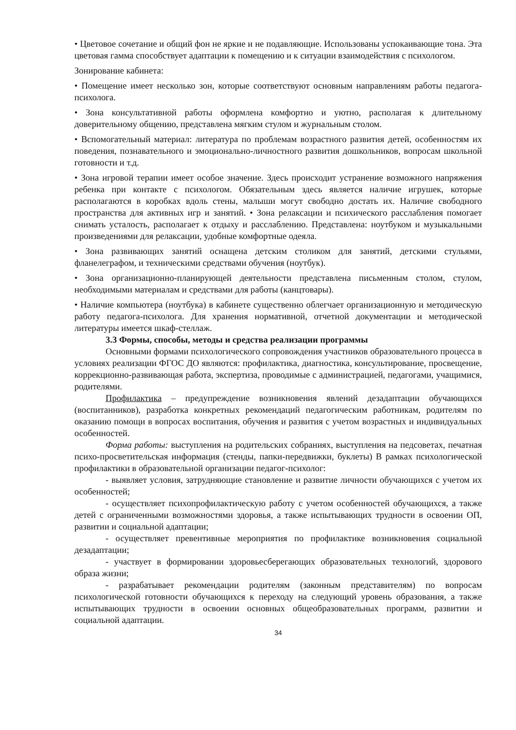• Цветовое сочетание и общий фон не яркие и не подавляющие. Использованы успокаивающие тона. Эта цветовая гамма способствует адаптации к помещению и к ситуации взаимодействия с психологом.
Зонирование кабинета:
• Помещение имеет несколько зон, которые соответствуют основным направлениям работы педагога-психолога.
• Зона консультативной работы оформлена комфортно и уютно, располагая к длительному доверительному общению, представлена мягким стулом и журнальным столом.
• Вспомогательный материал: литература по проблемам возрастного развития детей, особенностям их поведения, познавательного и эмоционально-личностного развития дошкольников, вопросам школьной готовности и т.д.
• Зона игровой терапии имеет особое значение. Здесь происходит устранение возможного напряжения ребенка при контакте с психологом. Обязательным здесь является наличие игрушек, которые располагаются в коробках вдоль стены, малыши могут свободно достать их. Наличие свободного пространства для активных игр и занятий. • Зона релаксации и психического расслабления помогает снимать усталость, располагает к отдыху и расслаблению. Представлена: ноутбуком и музыкальными произведениями для релаксации, удобные комфортные одеяла.
• Зона развивающих занятий оснащена детским столиком для занятий, детскими стульями, фланелеграфом, и техническими средствами обучения (ноутбук).
• Зона организационно-планирующей деятельности представлена письменным столом, стулом, необходимыми материалам и средствами для работы (канцтовары).
• Наличие компьютера (ноутбука) в кабинете существенно облегчает организационную и методическую работу педагога-психолога. Для хранения нормативной, отчетной документации и методической литературы имеется шкаф-стеллаж.
3.3 Формы, способы, методы и средства реализации программы
Основными формами психологического сопровождения участников образовательного процесса в условиях реализации ФГОС ДО являются: профилактика, диагностика, консультирование, просвещение, коррекционно-развивающая работа, экспертиза, проводимые с администрацией, педагогами, учащимися, родителями.
Профилактика – предупреждение возникновения явлений дезадаптации обучающихся (воспитанников), разработка конкретных рекомендаций педагогическим работникам, родителям по оказанию помощи в вопросах воспитания, обучения и развития с учетом возрастных и индивидуальных особенностей.
Форма работы: выступления на родительских собраниях, выступления на педсоветах, печатная психо-просветительская информация (стенды, папки-передвижки, буклеты) В рамках психологической профилактики в образовательной организации педагог-психолог:
- выявляет условия, затрудняющие становление и развитие личности обучающихся с учетом их особенностей;
- осуществляет психопрофилактическую работу с учетом особенностей обучающихся, а также детей с ограниченными возможностями здоровья, а также испытывающих трудности в освоении ОП, развитии и социальной адаптации;
- осуществляет превентивные мероприятия по профилактике возникновения социальной дезадаптации;
- участвует в формировании здоровьесберегающих образовательных технологий, здорового образа жизни;
- разрабатывает рекомендации родителям (законным представителям) по вопросам психологической готовности обучающихся к переходу на следующий уровень образования, а также испытывающих трудности в освоении основных общеобразовательных программ, развитии и социальной адаптации.
34